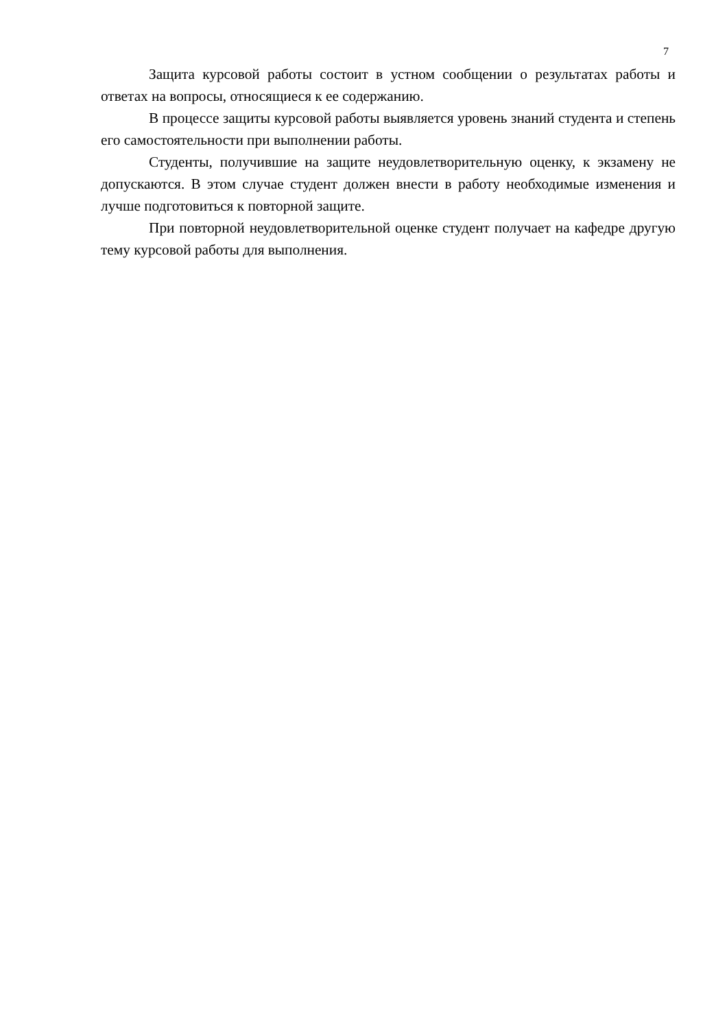7
Защита курсовой работы состоит в устном сообщении о результатах работы и ответах на вопросы, относящиеся к ее содержанию.
В процессе защиты курсовой работы выявляется уровень знаний студента и степень его самостоятельности при выполнении работы.
Студенты, получившие на защите неудовлетворительную оценку, к экзамену не допускаются. В этом случае студент должен внести в работу необходимые изменения и лучше подготовиться к повторной защите.
При повторной неудовлетворительной оценке студент получает на кафедре другую тему курсовой работы для выполнения.